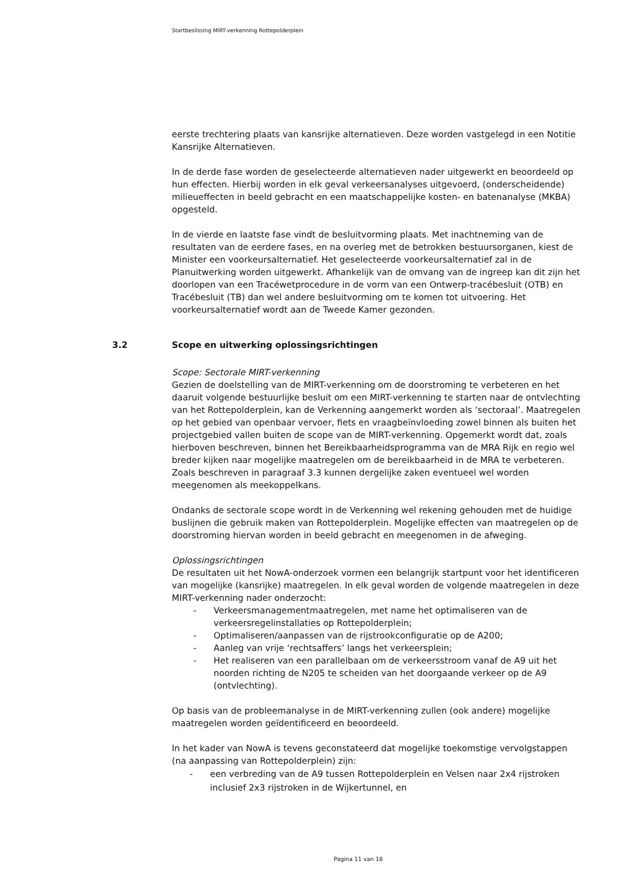Startbeslissing MIRT-verkenning Rottepolderplein
eerste trechtering plaats van kansrijke alternatieven. Deze worden vastgelegd in een Notitie Kansrijke Alternatieven.
In de derde fase worden de geselecteerde alternatieven nader uitgewerkt en beoordeeld op hun effecten. Hierbij worden in elk geval verkeersanalyses uitgevoerd, (onderscheidende) milieueffecten in beeld gebracht en een maatschappelijke kosten- en batenanalyse (MKBA) opgesteld.
In de vierde en laatste fase vindt de besluitvorming plaats. Met inachtneming van de resultaten van de eerdere fases, en na overleg met de betrokken bestuursorganen, kiest de Minister een voorkeursalternatief. Het geselecteerde voorkeursalternatief zal in de Planuitwerking worden uitgewerkt. Afhankelijk van de omvang van de ingreep kan dit zijn het doorlopen van een Tracéwetprocedure in de vorm van een Ontwerp-tracébesluit (OTB) en Tracébesluit (TB) dan wel andere besluitvorming om te komen tot uitvoering. Het voorkeursalternatief wordt aan de Tweede Kamer gezonden.
3.2 Scope en uitwerking oplossingsrichtingen
Scope: Sectorale MIRT-verkenning
Gezien de doelstelling van de MIRT-verkenning om de doorstroming te verbeteren en het daaruit volgende bestuurlijke besluit om een MIRT-verkenning te starten naar de ontvlechting van het Rottepolderplein, kan de Verkenning aangemerkt worden als ‘sectoraal’. Maatregelen op het gebied van openbaar vervoer, fiets en vraagbeïnvloeding zowel binnen als buiten het projectgebied vallen buiten de scope van de MIRT-verkenning. Opgemerkt wordt dat, zoals hierboven beschreven, binnen het Bereikbaarheidsprogramma van de MRA Rijk en regio wel breder kijken naar mogelijke maatregelen om de bereikbaarheid in de MRA te verbeteren. Zoals beschreven in paragraaf 3.3 kunnen dergelijke zaken eventueel wel worden meegenomen als meekoppelkans.
Ondanks de sectorale scope wordt in de Verkenning wel rekening gehouden met de huidige buslijnen die gebruik maken van Rottepolderplein. Mogelijke effecten van maatregelen op de doorstroming hiervan worden in beeld gebracht en meegenomen in de afweging.
Oplossingsrichtingen
De resultaten uit het NowA-onderzoek vormen een belangrijk startpunt voor het identificeren van mogelijke (kansrijke) maatregelen. In elk geval worden de volgende maatregelen in deze MIRT-verkenning nader onderzocht:
- Verkeersmanagementmaatregelen, met name het optimaliseren van de verkeersregelinstallaties op Rottepolderplein;
- Optimaliseren/aanpassen van de rijstrookconfiguratie op de A200;
- Aanleg van vrije ‘rechtsaffers’ langs het verkeersplein;
- Het realiseren van een parallelbaan om de verkeersstroom vanaf de A9 uit het noorden richting de N205 te scheiden van het doorgaande verkeer op de A9 (ontvlechting).
Op basis van de probleemanalyse in de MIRT-verkenning zullen (ook andere) mogelijke maatregelen worden geïdentificeerd en beoordeeld.
In het kader van NowA is tevens geconstateerd dat mogelijke toekomstige vervolgstappen (na aanpassing van Rottepolderplein) zijn:
- een verbreding van de A9 tussen Rottepolderplein en Velsen naar 2x4 rijstroken inclusief 2x3 rijstroken in de Wijkertunnel, en
Pagina 11 van 18